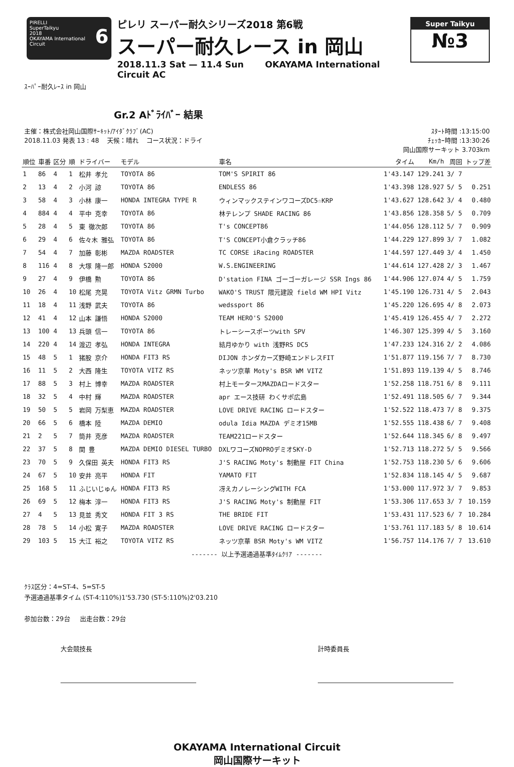PIRELLI
SuperTaikyu 6
2018
OKAYAMA International Circuit
ピレリ スーパー耐久シリーズ2018 第6戦
スーパー耐久レース in 岡山
2018.11.3 Sat — 11.4 Sun OKAYAMA International Circuit AC
Super Taikyu
№3
ｽｰﾊﾟｰ耐久ﾚｰｽ in 岡山
Gr.2 Aﾄﾞﾗｲﾊﾞｰ 結果
主催：株式会社岡山国際ｻｰｷｯﾄ/ｱｲﾀﾞｸﾗﾌﾞ(AC)
2018.11.03 発表 13 : 48 天候：晴れ コース状況：ドライ
ｽﾀｰﾄ時間 :13:15:00
ﾁｪｯｶｰ時間 :13:30:26
岡山国際サーキット 3.703km
| 順位 | 車番 | 区分 | 順 | ドライバー | モデル | 車名 | タイム | Km/h | 周回 | トップ差 |
| --- | --- | --- | --- | --- | --- | --- | --- | --- | --- | --- |
| 1 | 86 | 4 | 1 | 松井 孝允 | TOYOTA 86 | TOM'S SPIRIT 86 | 1'43.147 | 129.241 | 3/ 7 | |
| 2 | 13 | 4 | 2 | 小河 諒 | TOYOTA 86 | ENDLESS 86 | 1'43.398 | 128.927 | 5/ 5 | 0.251 |
| 3 | 58 | 4 | 3 | 小林 康一 | HONDA INTEGRA TYPE R | ウィンマックステインワコーズDC5☆KRP | 1'43.627 | 128.642 | 3/ 4 | 0.480 |
| 4 | 884 | 4 | 4 | 平中 克幸 | TOYOTA 86 | 林テレンプ SHADE RACING 86 | 1'43.856 | 128.358 | 5/ 5 | 0.709 |
| 5 | 28 | 4 | 5 | 東 徹次郎 | TOYOTA 86 | T's CONCEPT86 | 1'44.056 | 128.112 | 5/ 7 | 0.909 |
| 6 | 29 | 4 | 6 | 佐々木 雅弘 | TOYOTA 86 | T'S CONCEPT小倉クラッチ86 | 1'44.229 | 127.899 | 3/ 7 | 1.082 |
| 7 | 54 | 4 | 7 | 加藤 彰彬 | MAZDA ROADSTER | TC CORSE iRacing ROADSTER | 1'44.597 | 127.449 | 3/ 4 | 1.450 |
| 8 | 116 | 4 | 8 | 大塚 隆一郎 | HONDA S2000 | W.S.ENGINEERING | 1'44.614 | 127.428 | 2/ 3 | 1.467 |
| 9 | 27 | 4 | 9 | 伊橋 勲 | TOYOTA 86 | D'station FINA ゴーゴーガレージ SSR Ings 86 | 1'44.906 | 127.074 | 4/ 5 | 1.759 |
| 10 | 26 | 4 | 10 | 松尾 充晃 | TOYOTA Vitz GRMN Turbo | WAKO'S TRUST 隈元建設 field WM HPI Vitz | 1'45.190 | 126.731 | 4/ 5 | 2.043 |
| 11 | 18 | 4 | 11 | 浅野 武夫 | TOYOTA 86 | wedssport 86 | 1'45.220 | 126.695 | 4/ 8 | 2.073 |
| 12 | 41 | 4 | 12 | 山本 謙悟 | HONDA S2000 | TEAM HERO'S S2000 | 1'45.419 | 126.455 | 4/ 7 | 2.272 |
| 13 | 100 | 4 | 13 | 兵頭 信一 | TOYOTA 86 | トレーシースポーツwith SPV | 1'46.307 | 125.399 | 4/ 5 | 3.160 |
| 14 | 220 | 4 | 14 | 渡辺 孝弘 | HONDA INTEGRA | 結月ゆかり with 浅野RS DC5 | 1'47.233 | 124.316 | 2/ 2 | 4.086 |
| 15 | 48 | 5 | 1 | 猪股 京介 | HONDA FIT3 RS | DIJON ホンダカーズ野崎エンドレスFIT | 1'51.877 | 119.156 | 7/ 7 | 8.730 |
| 16 | 11 | 5 | 2 | 大西 隆生 | TOYOTA VITZ RS | ネッツ京華 Moty's BSR WM VITZ | 1'51.893 | 119.139 | 4/ 5 | 8.746 |
| 17 | 88 | 5 | 3 | 村上 博幸 | MAZDA ROADSTER | 村上モータースMAZDAロードスター | 1'52.258 | 118.751 | 6/ 8 | 9.111 |
| 18 | 32 | 5 | 4 | 中村 輝 | MAZDA ROADSTER | apr エース技研 わくサポ広島 | 1'52.491 | 118.505 | 6/ 7 | 9.344 |
| 19 | 50 | 5 | 5 | 岩岡 万梨恵 | MAZDA ROADSTER | LOVE DRIVE RACING ロードスター | 1'52.522 | 118.473 | 7/ 8 | 9.375 |
| 20 | 66 | 5 | 6 | 橋本 陸 | MAZDA DEMIO | odula Idia MAZDA デミオ15MB | 1'52.555 | 118.438 | 6/ 7 | 9.408 |
| 21 | 2 | 5 | 7 | 筒井 克彦 | MAZDA ROADSTER | TEAM221ロードスター | 1'52.644 | 118.345 | 6/ 8 | 9.497 |
| 22 | 37 | 5 | 8 | 関 豊 | MAZDA DEMIO DIESEL TURBO | DXLワコーズNOPROデミオSKY-D | 1'52.713 | 118.272 | 5/ 5 | 9.566 |
| 23 | 70 | 5 | 9 | 久保田 英夫 | HONDA FIT3 RS | J'S RACING Moty's 制動屋 FIT China | 1'52.753 | 118.230 | 5/ 6 | 9.606 |
| 24 | 67 | 5 | 10 | 安井 亮平 | HONDA FIT | YAMATO FIT | 1'52.834 | 118.145 | 4/ 5 | 9.687 |
| 25 | 168 | 5 | 11 | ふじいじゅん | HONDA FIT3 RS | 冴えカノレーシングWITH FCA | 1'53.000 | 117.972 | 3/ 7 | 9.853 |
| 26 | 69 | 5 | 12 | 梅本 淳一 | HONDA FIT3 RS | J'S RACING Moty's 制動屋 FIT | 1'53.306 | 117.653 | 3/ 7 | 10.159 |
| 27 | 4 | 5 | 13 | 見並 秀文 | HONDA FIT 3 RS | THE BRIDE FIT | 1'53.431 | 117.523 | 6/ 7 | 10.284 |
| 28 | 78 | 5 | 14 | 小松 寛子 | MAZDA ROADSTER | LOVE DRIVE RACING ロードスター | 1'53.761 | 117.183 | 5/ 8 | 10.614 |
| 29 | 103 | 5 | 15 | 大江 裕之 | TOYOTA VITZ RS | ネッツ京華 BSR Moty's WM VITZ | 1'56.757 | 114.176 | 7/ 7 | 13.610 |
| ------- 以上予選通過基準ﾀｲﾑｸﾘｱ ------- | | | | | | | | | | |
ｸﾗｽ区分：4=ST-4、5=ST-5
予選通過基準タイム (ST-4:110%)1'53.730 (ST-5:110%)2'03.210
参加台数：29台 出走台数：29台
大会競技長 計時委員長
OKAYAMA International Circuit
岡山国際サーキット